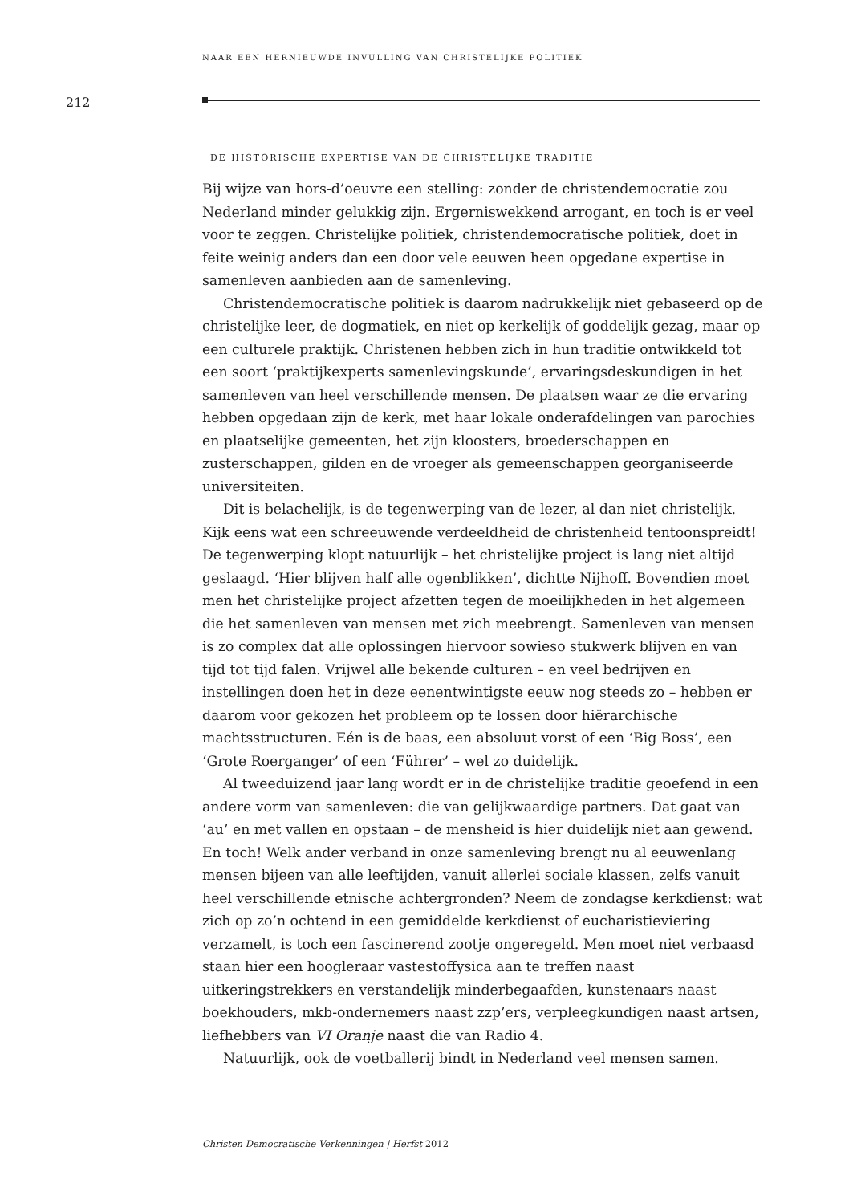NAAR EEN HERNIEUWDE INVULLING VAN CHRISTELIJKE POLITIEK
212
DE HISTORISCHE EXPERTISE VAN DE CHRISTELIJKE TRADITIE
Bij wijze van hors-d’oeuvre een stelling: zonder de christendemocratie zou Nederland minder gelukkig zijn. Ergerniswekkend arrogant, en toch is er veel voor te zeggen. Christelijke politiek, christendemocratische politiek, doet in feite weinig anders dan een door vele eeuwen heen opgedane expertise in samenleven aanbieden aan de samenleving.
Christendemocratische politiek is daarom nadrukkelijk niet gebaseerd op de christelijke leer, de dogmatiek, en niet op kerkelijk of goddelijk gezag, maar op een culturele praktijk. Christenen hebben zich in hun traditie ontwikkeld tot een soort ‘praktijkexperts samenlevingskunde’, ervaringsdeskundigen in het samenleven van heel verschillende mensen. De plaatsen waar ze die ervaring hebben opgedaan zijn de kerk, met haar lokale onderafdelingen van parochies en plaatselijke gemeenten, het zijn kloosters, broederschappen en zusterschappen, gilden en de vroeger als gemeenschappen georganiseerde universiteiten.
Dit is belachelijk, is de tegenwerping van de lezer, al dan niet christelijk. Kijk eens wat een schreeuwende verdeeldheid de christenheid tentoonspreidt! De tegenwerping klopt natuurlijk – het christelijke project is lang niet altijd geslaagd. ‘Hier blijven half alle ogenblikken’, dichtte Nijhoff. Bovendien moet men het christelijke project afzetten tegen de moeilijkheden in het algemeen die het samenleven van mensen met zich meebrengt. Samenleven van mensen is zo complex dat alle oplossingen hiervoor sowieso stukwerk blijven en van tijd tot tijd falen. Vrijwel alle bekende culturen – en veel bedrijven en instellingen doen het in deze eenentwintigste eeuw nog steeds zo – hebben er daarom voor gekozen het probleem op te lossen door hiërarchische machtsstructuren. Eén is de baas, een absoluut vorst of een ‘Big Boss’, een ‘Grote Roerganger’ of een ‘Führer’ – wel zo duidelijk.
Al tweeduizend jaar lang wordt er in de christelijke traditie geoefend in een andere vorm van samenleven: die van gelijkwaardige partners. Dat gaat van ‘au’ en met vallen en opstaan – de mensheid is hier duidelijk niet aan gewend. En toch! Welk ander verband in onze samenleving brengt nu al eeuwenlang mensen bijeen van alle leeftijden, vanuit allerlei sociale klassen, zelfs vanuit heel verschillende etnische achtergronden? Neem de zondagse kerkdienst: wat zich op zo’n ochtend in een gemiddelde kerkdienst of eucharistieviering verzamelt, is toch een fascinerend zootje ongeregeld. Men moet niet verbaasd staan hier een hoogleraar vastestoffysica aan te treffen naast uitkeringstrekkers en verstandelijk minderbegaafden, kunstenaars naast boekhouders, mkb-ondernemers naast zzp’ers, verpleegkundigen naast artsen, liefhebbers van VI Oranje naast die van Radio 4.
Natuurlijk, ook de voetballerij bindt in Nederland veel mensen samen.
Christen Democratische Verkenningen | Herfst 2012